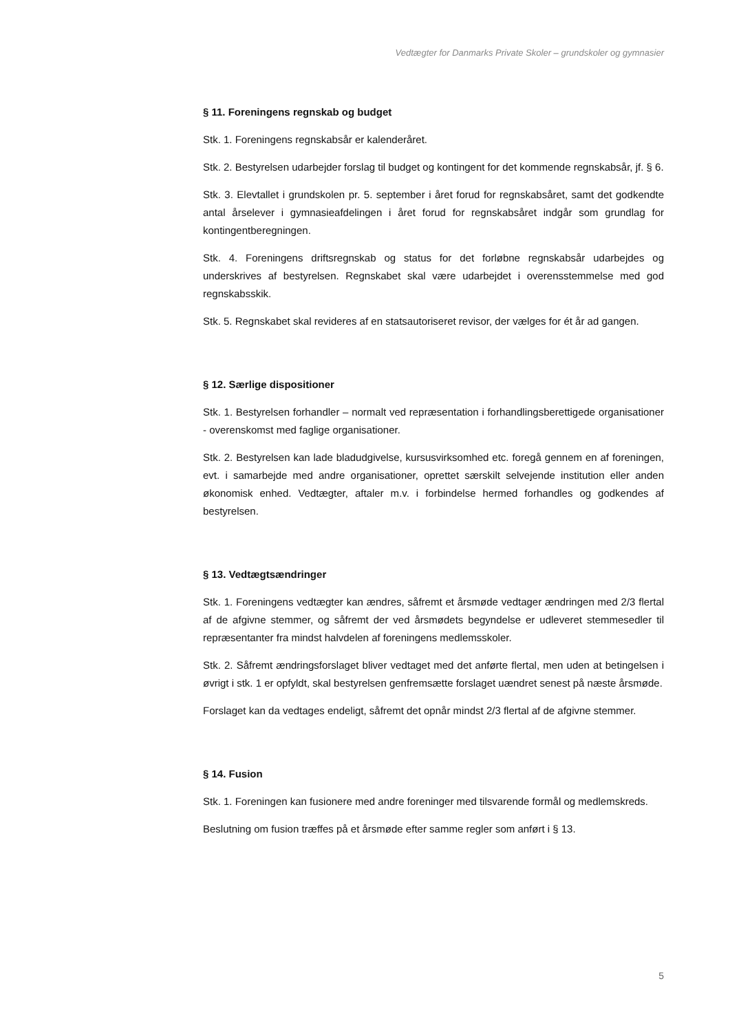Vedtægter for Danmarks Private Skoler – grundskoler og gymnasier
§ 11. Foreningens regnskab og budget
Stk. 1. Foreningens regnskabsår er kalenderåret.
Stk. 2. Bestyrelsen udarbejder forslag til budget og kontingent for det kommende regnskabsår, jf. § 6.
Stk. 3. Elevtallet i grundskolen pr. 5. september i året forud for regnskabsåret, samt det godkendte antal årselever i gymnasieafdelingen i året forud for regnskabsåret indgår som grundlag for kontingentberegningen.
Stk. 4. Foreningens driftsregnskab og status for det forløbne regnskabsår udarbejdes og underskrives af bestyrelsen. Regnskabet skal være udarbejdet i overensstemmelse med god regnskabsskik.
Stk. 5. Regnskabet skal revideres af en statsautoriseret revisor, der vælges for ét år ad gangen.
§ 12. Særlige dispositioner
Stk. 1. Bestyrelsen forhandler – normalt ved repræsentation i forhandlingsberettigede organisationer - overenskomst med faglige organisationer.
Stk. 2. Bestyrelsen kan lade bladudgivelse, kursusvirksomhed etc. foregå gennem en af foreningen, evt. i samarbejde med andre organisationer, oprettet særskilt selvejende institution eller anden økonomisk enhed. Vedtægter, aftaler m.v. i forbindelse hermed forhandles og godkendes af bestyrelsen.
§ 13. Vedtægtsændringer
Stk. 1. Foreningens vedtægter kan ændres, såfremt et årsmøde vedtager ændringen med 2/3 flertal af de afgivne stemmer, og såfremt der ved årsmødets begyndelse er udleveret stemmesedler til repræsentanter fra mindst halvdelen af foreningens medlemsskoler.
Stk. 2. Såfremt ændringsforslaget bliver vedtaget med det anførte flertal, men uden at betingelsen i øvrigt i stk. 1 er opfyldt, skal bestyrelsen genfremsætte forslaget uændret senest på næste årsmøde.
Forslaget kan da vedtages endeligt, såfremt det opnår mindst 2/3 flertal af de afgivne stemmer.
§ 14. Fusion
Stk. 1. Foreningen kan fusionere med andre foreninger med tilsvarende formål og medlemskreds.
Beslutning om fusion træffes på et årsmøde efter samme regler som anført i § 13.
5